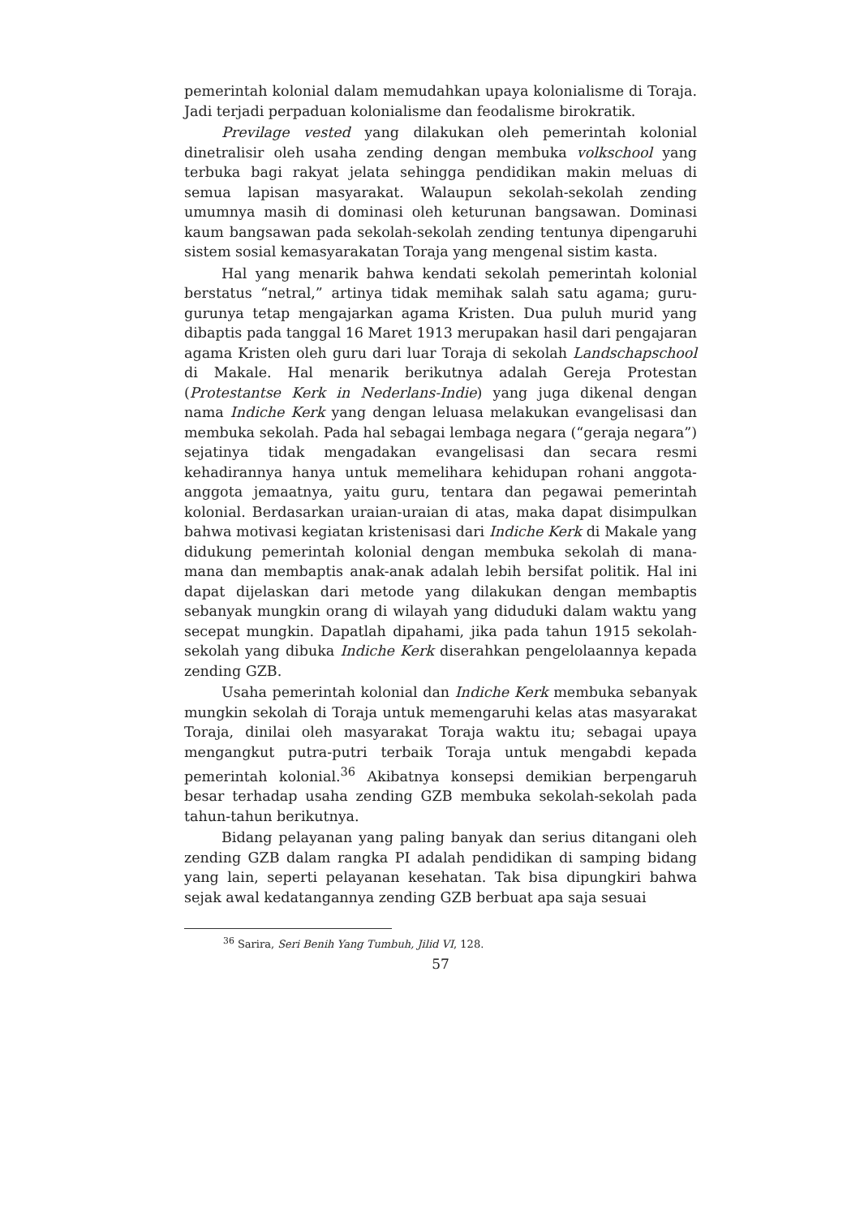pemerintah kolonial dalam memudahkan upaya kolonialisme di Toraja. Jadi terjadi perpaduan kolonialisme dan feodalisme birokratik.
Previlage vested yang dilakukan oleh pemerintah kolonial dinetralisir oleh usaha zending dengan membuka volkschool yang terbuka bagi rakyat jelata sehingga pendidikan makin meluas di semua lapisan masyarakat. Walaupun sekolah-sekolah zending umumnya masih di dominasi oleh keturunan bangsawan. Dominasi kaum bangsawan pada sekolah-sekolah zending tentunya dipengaruhi sistem sosial kemasyarakatan Toraja yang mengenal sistim kasta.
Hal yang menarik bahwa kendati sekolah pemerintah kolonial berstatus “netral,” artinya tidak memihak salah satu agama; guru-gurunya tetap mengajarkan agama Kristen. Dua puluh murid yang dibaptis pada tanggal 16 Maret 1913 merupakan hasil dari pengajaran agama Kristen oleh guru dari luar Toraja di sekolah Landschapschool di Makale. Hal menarik berikutnya adalah Gereja Protestan (Protestantse Kerk in Nederlans-Indie) yang juga dikenal dengan nama Indiche Kerk yang dengan leluasa melakukan evangelisasi dan membuka sekolah. Pada hal sebagai lembaga negara (“geraja negara”) sejatinya tidak mengadakan evangelisasi dan secara resmi kehadirannya hanya untuk memelihara kehidupan rohani anggota-anggota jemaatnya, yaitu guru, tentara dan pegawai pemerintah kolonial. Berdasarkan uraian-uraian di atas, maka dapat disimpulkan bahwa motivasi kegiatan kristenisasi dari Indiche Kerk di Makale yang didukung pemerintah kolonial dengan membuka sekolah di mana-mana dan membaptis anak-anak adalah lebih bersifat politik. Hal ini dapat dijelaskan dari metode yang dilakukan dengan membaptis sebanyak mungkin orang di wilayah yang diduduki dalam waktu yang secepat mungkin. Dapatlah dipahami, jika pada tahun 1915 sekolah-sekolah yang dibuka Indiche Kerk diserahkan pengelolaannya kepada zending GZB.
Usaha pemerintah kolonial dan Indiche Kerk membuka sebanyak mungkin sekolah di Toraja untuk memengaruhi kelas atas masyarakat Toraja, dinilai oleh masyarakat Toraja waktu itu; sebagai upaya mengangkut putra-putri terbaik Toraja untuk mengabdi kepada pemerintah kolonial.<sup>36</sup> Akibatnya konsepsi demikian berpengaruh besar terhadap usaha zending GZB membuka sekolah-sekolah pada tahun-tahun berikutnya.
Bidang pelayanan yang paling banyak dan serius ditangani oleh zending GZB dalam rangka PI adalah pendidikan di samping bidang yang lain, seperti pelayanan kesehatan. Tak bisa dipungkiri bahwa sejak awal kedatangannya zending GZB berbuat apa saja sesuai
<sup>36</sup> Sarira, Seri Benih Yang Tumbuh, Jilid VI, 128.
57